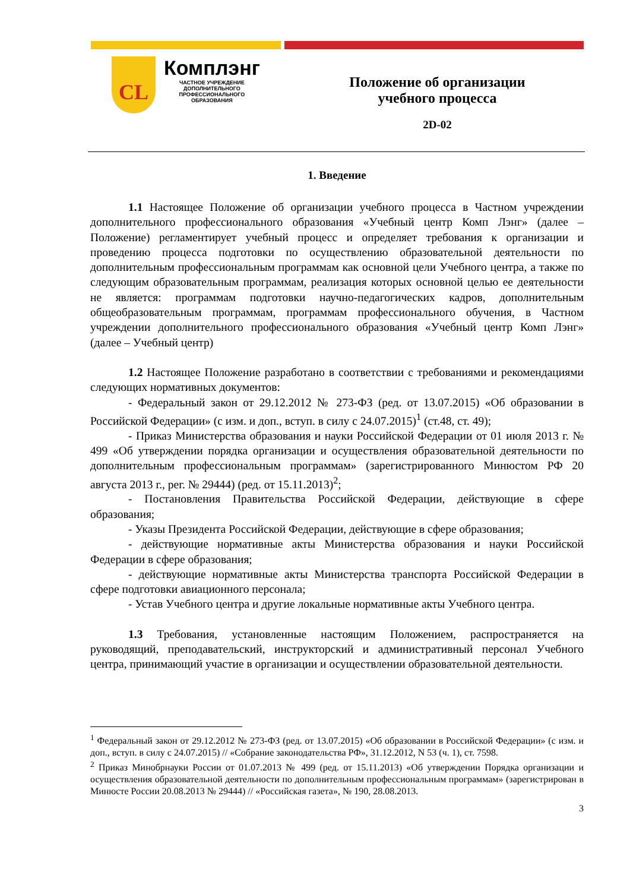CL
Комплэнг
ЧАСТНОЕ УЧРЕЖДЕНИЕ
ДОПОЛНИТЕЛЬНОГО
ПРОФЕССИОНАЛЬНОГО
ОБРАЗОВАНИЯ
Положение об организации
учебного процесса
2D-02
1. Введение
1.1 Настоящее Положение об организации учебного процесса в Частном учреждении дополнительного профессионального образования «Учебный центр Комп Лэнг» (далее – Положение) регламентирует учебный процесс и определяет требования к организации и проведению процесса подготовки по осуществлению образовательной деятельности по дополнительным профессиональным программам как основной цели Учебного центра, а также по следующим образовательным программам, реализация которых основной целью ее деятельности не является: программам подготовки научно-педагогических кадров, дополнительным общеобразовательным программам, программам профессионального обучения, в Частном учреждении дополнительного профессионального образования «Учебный центр Комп Лэнг» (далее – Учебный центр)
1.2 Настоящее Положение разработано в соответствии с требованиями и рекомендациями следующих нормативных документов:
- Федеральный закон от 29.12.2012 № 273-ФЗ (ред. от 13.07.2015) «Об образовании в Российской Федерации» (с изм. и доп., вступ. в силу с 24.07.2015)<sup>1</sup> (ст.48, ст. 49);
- Приказ Министерства образования и науки Российской Федерации от 01 июля 2013 г. № 499 «Об утверждении порядка организации и осуществления образовательной деятельности по дополнительным профессиональным программам» (зарегистрированного Минюстом РФ 20 августа 2013 г., рег. № 29444) (ред. от 15.11.2013)<sup>2</sup>;
- Постановления Правительства Российской Федерации, действующие в сфере образования;
- Указы Президента Российской Федерации, действующие в сфере образования;
- действующие нормативные акты Министерства образования и науки Российской Федерации в сфере образования;
- действующие нормативные акты Министерства транспорта Российской Федерации в сфере подготовки авиационного персонала;
- Устав Учебного центра и другие локальные нормативные акты Учебного центра.
1.3 Требования, установленные настоящим Положением, распространяется на руководящий, преподавательский, инструкторский и административный персонал Учебного центра, принимающий участие в организации и осуществлении образовательной деятельности.
<sup>1</sup> Федеральный закон от 29.12.2012 № 273-ФЗ (ред. от 13.07.2015) «Об образовании в Российской Федерации» (с изм. и доп., вступ. в силу с 24.07.2015) // «Собрание законодательства РФ», 31.12.2012, N 53 (ч. 1), ст. 7598.
<sup>2</sup> Приказ Минобрнауки России от 01.07.2013 № 499 (ред. от 15.11.2013) «Об утверждении Порядка организации и осуществления образовательной деятельности по дополнительным профессиональным программам» (зарегистрирован в Минюсте России 20.08.2013 № 29444) // «Российская газета», № 190, 28.08.2013.
3